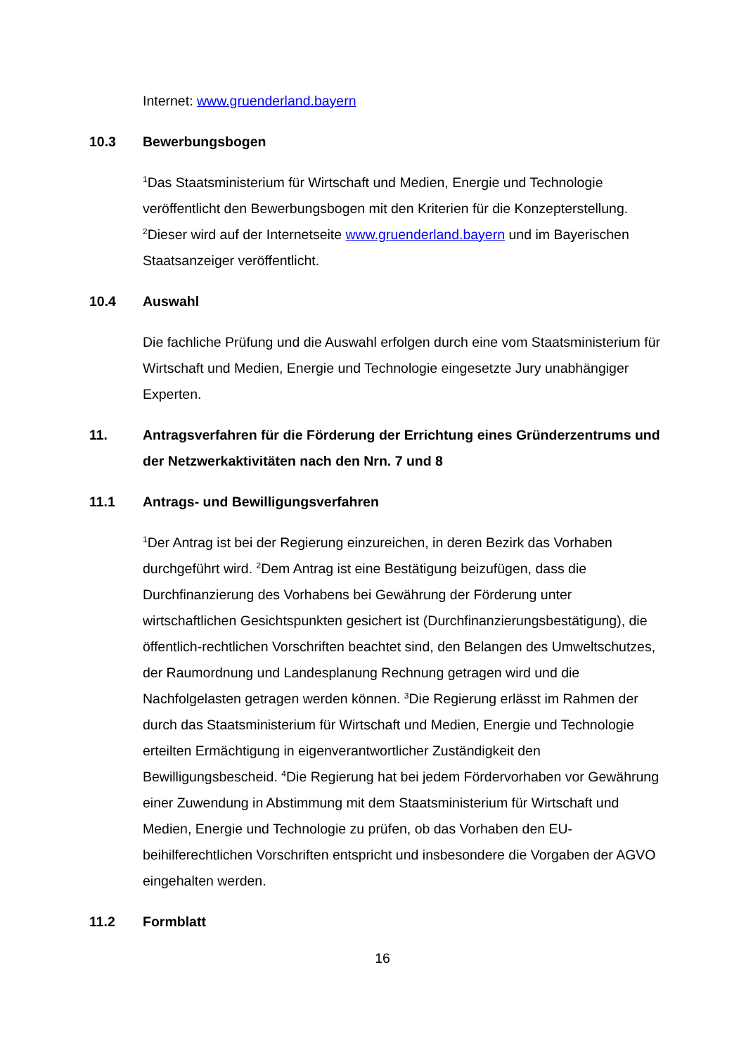Internet: www.gruenderland.bayern
10.3 Bewerbungsbogen
<sup>1</sup> Das Staatsministerium für Wirtschaft und Medien, Energie und Technologie veröffentlicht den Bewerbungsbogen mit den Kriterien für die Konzepterstellung. <sup>2</sup>Dieser wird auf der Internetseite www.gruenderland.bayern und im Bayerischen Staatsanzeiger veröffentlicht.
10.4 Auswahl
Die fachliche Prüfung und die Auswahl erfolgen durch eine vom Staatsministerium für Wirtschaft und Medien, Energie und Technologie eingesetzte Jury unabhängiger Experten.
11. Antragsverfahren für die Förderung der Errichtung eines Gründerzentrums und der Netzwerkaktivitäten nach den Nrn. 7 und 8
11.1 Antrags- und Bewilligungsverfahren
<sup>1</sup> Der Antrag ist bei der Regierung einzureichen, in deren Bezirk das Vorhaben durchgeführt wird. <sup>2</sup>Dem Antrag ist eine Bestätigung beizufügen, dass die Durchfinanzierung des Vorhabens bei Gewährung der Förderung unter wirtschaftlichen Gesichtspunkten gesichert ist (Durchfinanzierungsbestätigung), die öffentlich-rechtlichen Vorschriften beachtet sind, den Belangen des Umweltschutzes, der Raumordnung und Landesplanung Rechnung getragen wird und die Nachfolgelasten getragen werden können. <sup>3</sup>Die Regierung erlässt im Rahmen der durch das Staatsministerium für Wirtschaft und Medien, Energie und Technologie erteilten Ermächtigung in eigenverantwortlicher Zuständigkeit den Bewilligungsbescheid. <sup>4</sup>Die Regierung hat bei jedem Fördervorhaben vor Gewährung einer Zuwendung in Abstimmung mit dem Staatsministerium für Wirtschaft und Medien, Energie und Technologie zu prüfen, ob das Vorhaben den EU-beihilferechtlichen Vorschriften entspricht und insbesondere die Vorgaben der AGVO eingehalten werden.
11.2 Formblatt
16